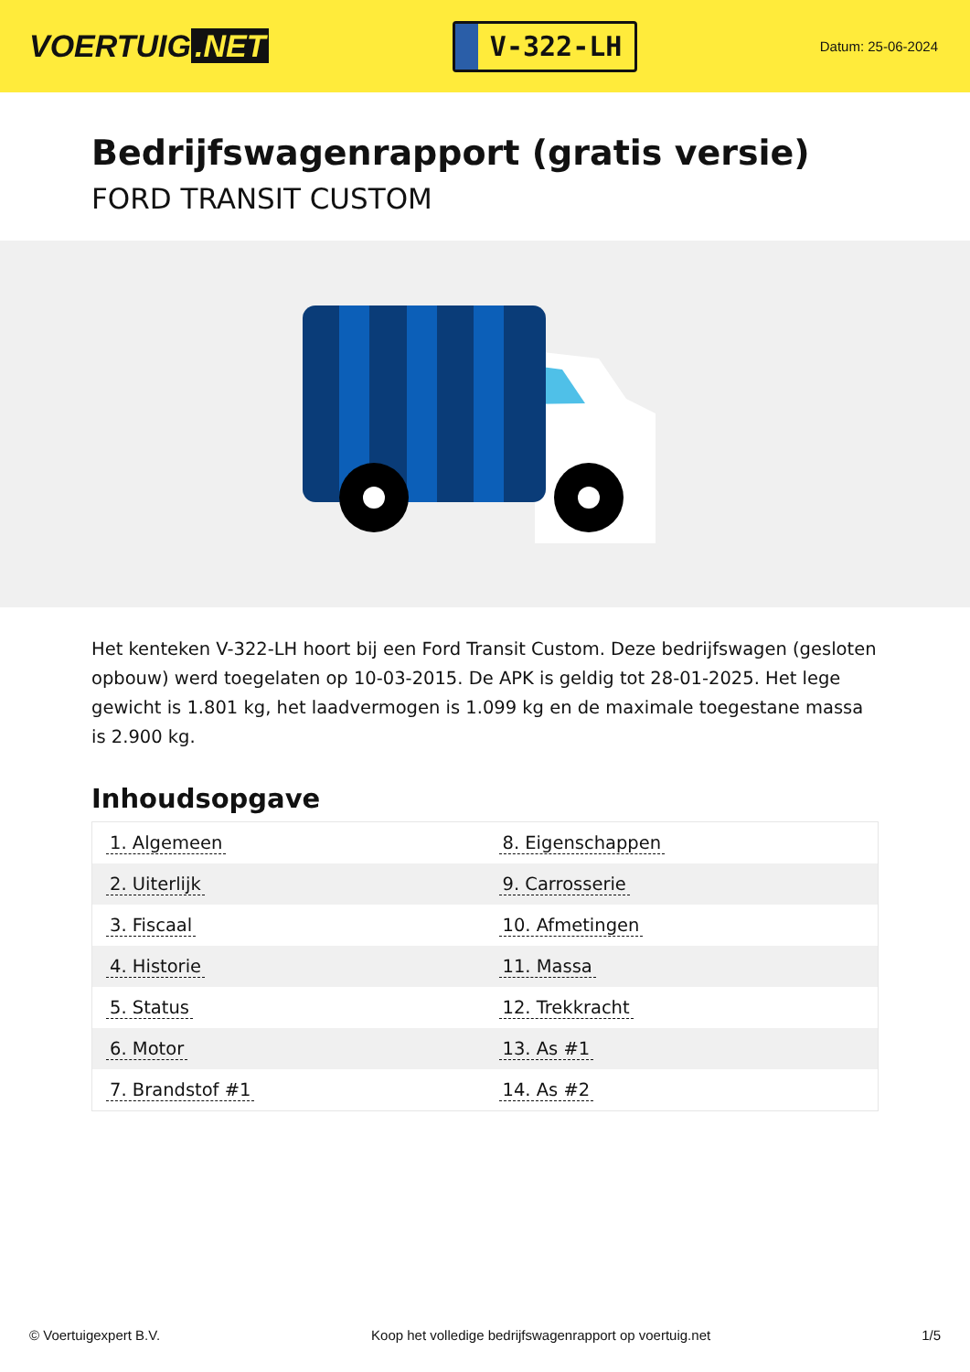VOERTUIG.NET
V-322-LH
Datum: 25-06-2024
Bedrijfswagenrapport (gratis versie)
FORD TRANSIT CUSTOM
Het kenteken V-322-LH hoort bij een Ford Transit Custom. Deze bedrijfswagen (gesloten opbouw) werd toegelaten op 10-03-2015. De APK is geldig tot 28-01-2025. Het lege gewicht is 1.801 kg, het laadvermogen is 1.099 kg en de maximale toegestane massa is 2.900 kg.
Inhoudsopgave
| 1. Algemeen | 8. Eigenschappen |
| 2. Uiterlijk | 9. Carrosserie |
| 3. Fiscaal | 10. Afmetingen |
| 4. Historie | 11. Massa |
| 5. Status | 12. Trekkracht |
| 6. Motor | 13. As #1 |
| 7. Brandstof #1 | 14. As #2 |
© Voertuigexpert B.V. Koop het volledige bedrijfswagenrapport op voertuig.net 1/5